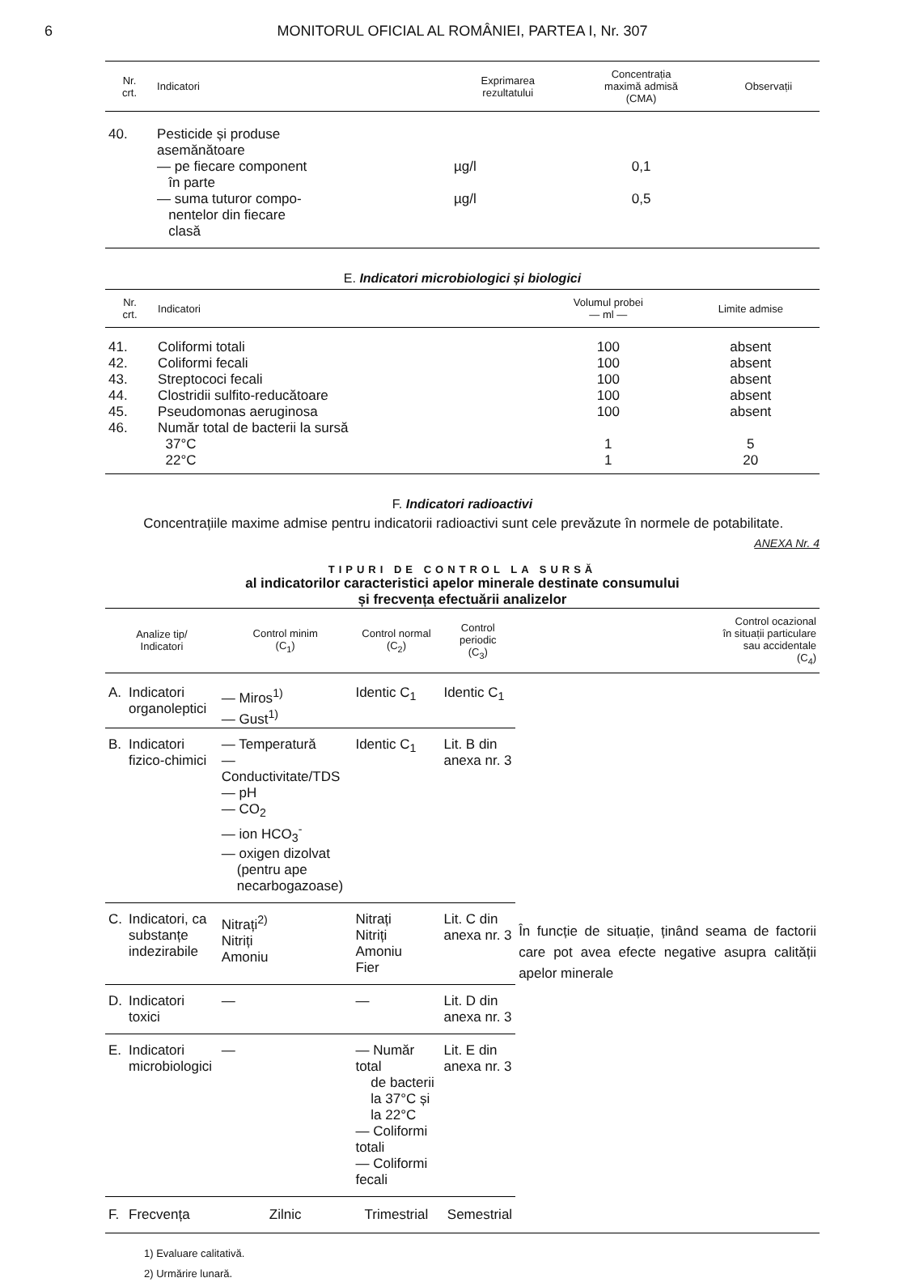6 MONITORUL OFICIAL AL ROMÂNIEI, PARTEA I, Nr. 307
| Nr. crt. | Indicatori | Exprimarea rezultatului | Concentrația maximă admisă (CMA) | Observații |
| --- | --- | --- | --- | --- |
| 40. | Pesticide și produse asemănătoare | | | |
| | — pe fiecare component în parte | µg/l | 0,1 | |
| | — suma tuturor compo- nentelor din fiecare clasă | µg/l | 0,5 | |
E. Indicatori microbiologici și biologici
| Nr. crt. | Indicatori | Volumul probei — ml — | Limite admise |
| --- | --- | --- | --- |
| 41. | Coliformi totali | 100 | absent |
| 42. | Coliformi fecali | 100 | absent |
| 43. | Streptococi fecali | 100 | absent |
| 44. | Clostridii sulfito-reducătoare | 100 | absent |
| 45. | Pseudomonas aeruginosa | 100 | absent |
| 46. | Număr total de bacterii la sursă | | |
| | 37°C | 1 | 5 |
| | 22°C | 1 | 20 |
F. Indicatori radioactivi
Concentrațiile maxime admise pentru indicatorii radioactivi sunt cele prevăzute în normele de potabilitate.
ANEXA Nr. 4
TIPURI DE CONTROL LA SURSĂ
al indicatorilor caracteristici apelor minerale destinate consumului
și frecvența efectuării analizelor
| Analize tip/ Indicatori | | Control minim (C<sub>1</sub>) | Control normal (C<sub>2</sub>) | Control periodic (C<sub>3</sub>) | Control ocazional în situații particulare sau accidentale (C<sub>4</sub>) |
| --- | --- | --- | --- | --- | --- |
| A. | Indicatori organoleptici | — Miros<sup>1)</sup> — Gust<sup>1)</sup> | Identic C<sub>1</sub> | Identic C<sub>1</sub> | În funcție de situație, ținând seama de factorii care pot avea efecte negative asupra calității apelor minerale |
| B. | Indicatori fizico-chimici | — Temperatură — Conductivitate/TDS — pH — CO<sub>2</sub> — ion HCO<sub>3</sub><sup>-</sup> — oxigen dizolvat (pentru ape necarbogazoase) | Identic C<sub>1</sub> | Lit. B din anexa nr. 3 | |
| C. | Indicatori, ca substanțe indezirabile | Nitrați<sup>2)</sup> Nitriți Amoniu | Nitrați Nitriți Amoniu Fier | Lit. C din anexa nr. 3 | |
| D. | Indicatori toxici | — | — | Lit. D din anexa nr. 3 | |
| E. | Indicatori microbiologici | — | — Număr total de bacterii la 37°C și la 22°C — Coliformi totali — Coliformi fecali | Lit. E din anexa nr. 3 | |
| F. | Frecvența | Zilnic | Trimestrial | Semestrial | |
1) Evaluare calitativă.
2) Urmărire lunară.